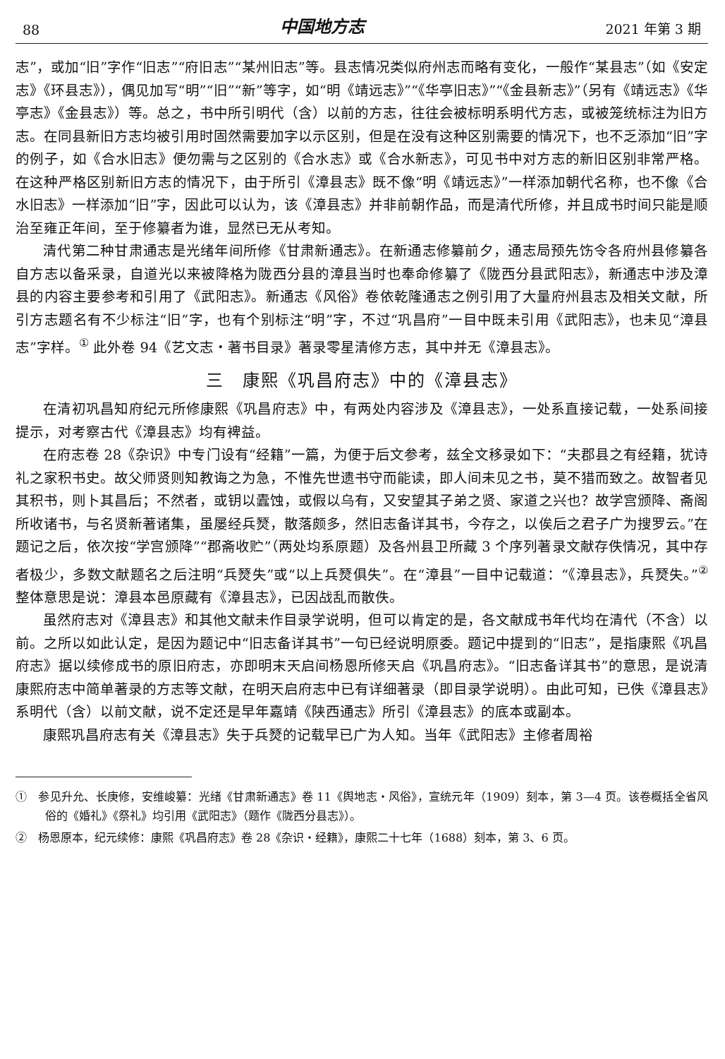88 中国地方志 2021 年第 3 期
志”，或加“旧”字作“旧志”“府旧志”“某州旧志”等。县志情况类似府州志而略有变化，一般作“某县志”（如《安定志》《环县志》），偶见加写“明”“旧”“新”等字，如“明《靖远志》”“《华亭旧志》”“《金县新志》”（另有《靖远志》《华亭志》《金县志》）等。总之，书中所引明代（含）以前的方志，往往会被标明系明代方志，或被笼统标注为旧方志。在同县新旧方志均被引用时固然需要加字以示区别，但是在没有这种区别需要的情况下，也不乏添加“旧”字的例子，如《合水旧志》便勿需与之区别的《合水志》或《合水新志》，可见书中对方志的新旧区别非常严格。在这种严格区别新旧方志的情况下，由于所引《漳县志》既不像“明《靖远志》”一样添加朝代名称，也不像《合水旧志》一样添加“旧”字，因此可以认为，该《漳县志》并非前朝作品，而是清代所修，并且成书时间只能是顺治至雍正年间，至于修纂者为谁，显然已无从考知。
清代第二种甘肃通志是光绪年间所修《甘肃新通志》。在新通志修纂前夕，通志局预先饬令各府州县修纂各自方志以备采录，自道光以来被降格为陇西分县的漳县当时也奉命修纂了《陇西分县武阳志》，新通志中涉及漳县的内容主要参考和引用了《武阳志》。新通志《风俗》卷依乾隆通志之例引用了大量府州县志及相关文献，所引方志题名有不少标注“旧”字，也有个别标注“明”字，不过“巩昌府”一目中既未引用《武阳志》，也未见“漳县志”字样。<sup>①</sup> 此外卷 94《艺文志・著书目录》著录零星清修方志，其中并无《漳县志》。
三　康熙《巩昌府志》中的《漳县志》
在清初巩昌知府纪元所修康熙《巩昌府志》中，有两处内容涉及《漳县志》，一处系直接记载，一处系间接提示，对考察古代《漳县志》均有裨益。
在府志卷 28《杂识》中专门设有“经籍”一篇，为便于后文参考，兹全文移录如下：“夫郡县之有经籍，犹诗礼之家积书史。故父师贤则知教诲之为急，不惟先世遗书守而能读，即人间未见之书，莫不猎而致之。故智者见其积书，则卜其昌后；不然者，或钥以蠹蚀，或假以乌有，又安望其子弟之贤、家道之兴也？故学宫颁降、斋阁所收诸书，与名贤新著诸集，虽屡经兵燹，散落颇多，然旧志备详其书，今存之，以俟后之君子广为搜罗云。”在题记之后，依次按“学宫颁降”“郡斋收贮”（两处均系原题）及各州县卫所藏 3 个序列著录文献存佚情况，其中存者极少，多数文献题名之后注明“兵燹失”或“以上兵燹俱失”。在“漳县”一目中记载道：“《漳县志》，兵燹失。”<sup>②</sup> 整体意思是说：漳县本邑原藏有《漳县志》，已因战乱而散佚。
虽然府志对《漳县志》和其他文献未作目录学说明，但可以肯定的是，各文献成书年代均在清代（不含）以前。之所以如此认定，是因为题记中“旧志备详其书”一句已经说明原委。题记中提到的“旧志”，是指康熙《巩昌府志》据以续修成书的原旧府志，亦即明末天启间杨恩所修天启《巩昌府志》。“旧志备详其书”的意思，是说清康熙府志中简单著录的方志等文献，在明天启府志中已有详细著录（即目录学说明）。由此可知，已佚《漳县志》系明代（含）以前文献，说不定还是早年嘉靖《陕西通志》所引《漳县志》的底本或副本。
康熙巩昌府志有关《漳县志》失于兵燹的记载早已广为人知。当年《武阳志》主修者周裕
①　参见升允、长庚修，安维峻纂：光绪《甘肃新通志》卷 11《舆地志・风俗》，宣统元年（1909）刻本，第 3—4 页。该卷概括全省风俗的《婚礼》《祭礼》均引用《武阳志》（题作《陇西分县志》）。
②　杨恩原本，纪元续修：康熙《巩昌府志》卷 28《杂识・经籍》，康熙二十七年（1688）刻本，第 3、6 页。